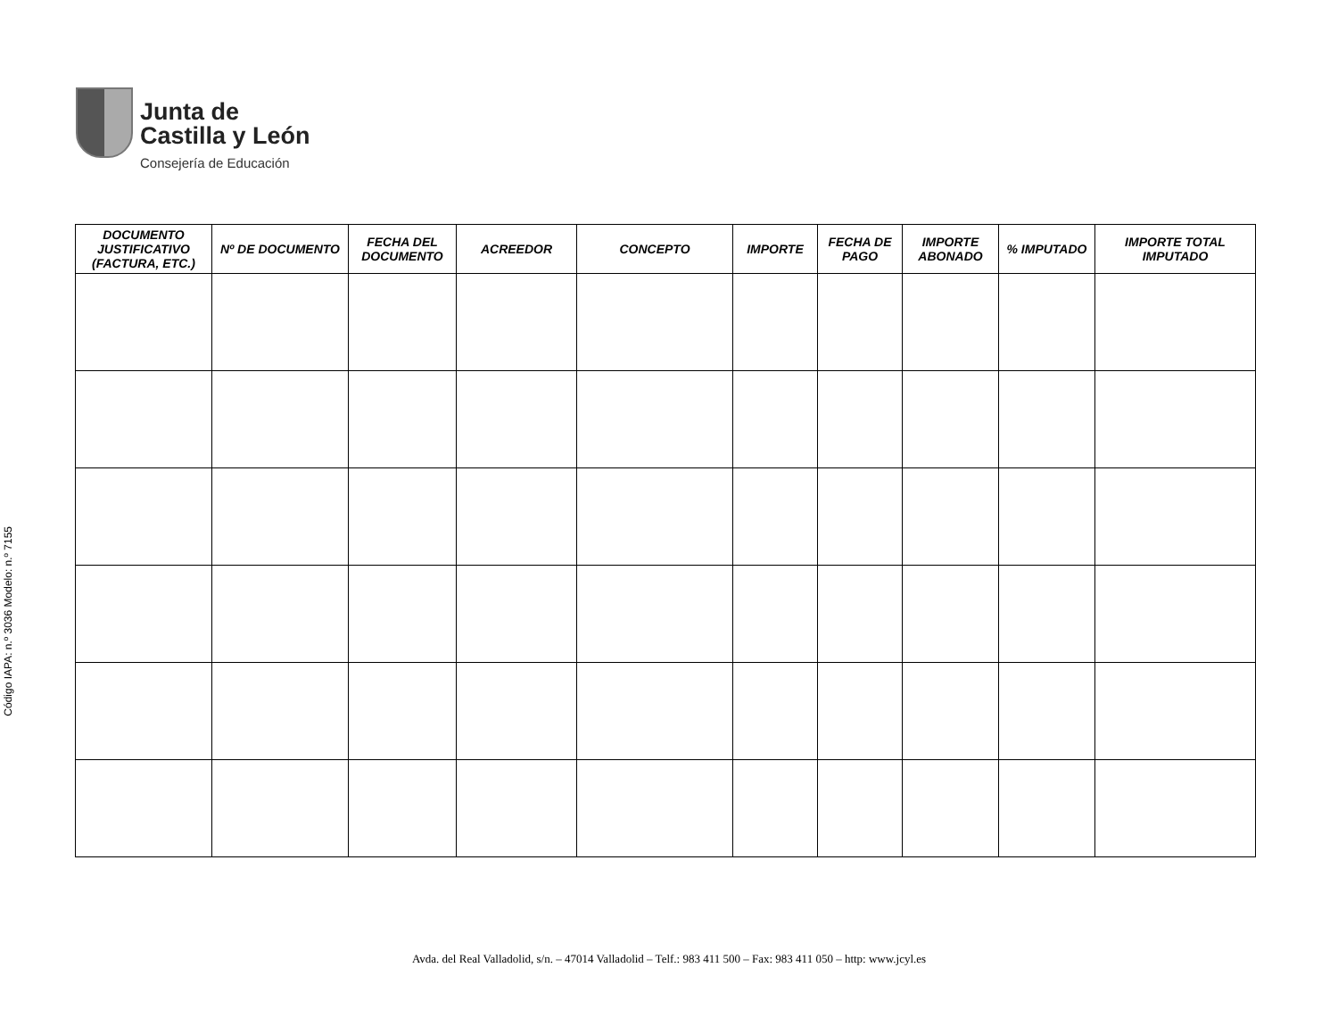Código IAPA: n.º 3036 Modelo: n.º 7155
Junta de
Castilla y León
Consejería de Educación
| DOCUMENTO JUSTIFICATIVO (FACTURA, ETC.) | Nº DE DOCUMENTO | FECHA DEL DOCUMENTO | ACREEDOR | CONCEPTO | IMPORTE | FECHA DE PAGO | IMPORTE ABONADO | % IMPUTADO | IMPORTE TOTAL IMPUTADO |
| --- | --- | --- | --- | --- | --- | --- | --- | --- | --- |
Avda. del Real Valladolid, s/n. – 47014 Valladolid – Telf.: 983 411 500 – Fax: 983 411 050 – http: www.jcyl.es